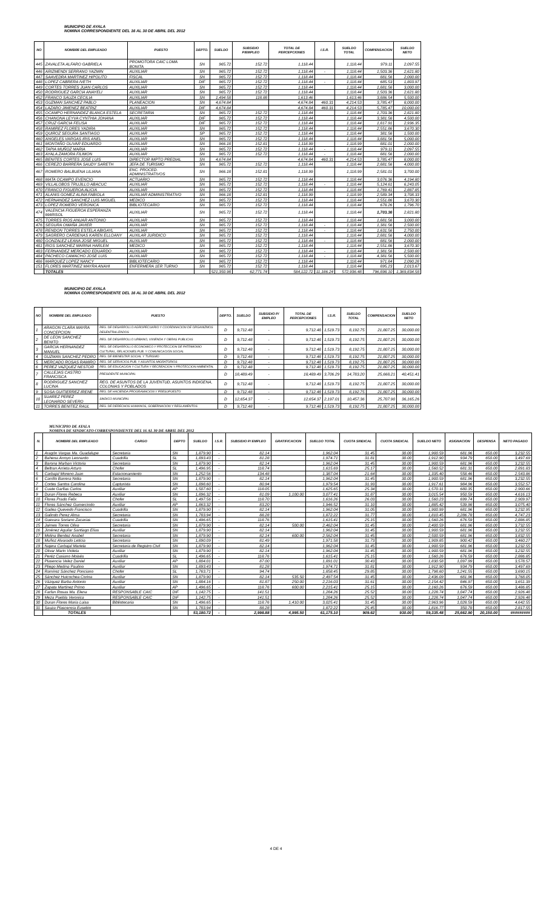MUNICIPIO DE AYALA
NOMINA CORRESPONDIENTE DEL 16 AL 30 DE ABRIL DEL 2012
| NO | NOMBRE DEL EMPLEADO | PUESTO | DEPTO. | SUELDO | SUBSIDIO P/EMPLEO | TOTAL DE PERCEPCIONES | I.S.R. | SUELDO TOTAL | COMPENSACION | SUELDO NETO |
| --- | --- | --- | --- | --- | --- | --- | --- | --- | --- | --- |
| 445 | ZAVALETA ALFARO GABRIELA | PROMOTORA CAIC LOMA BONITA | SN | 965.72 | 152.72 | 1,118.44 | | 1,118.44 | 979.11 | 2,097.55 |
| 446 | ARIZMENDI SERRANO YAZMIN | AUXILIAR | SN | 965.72 | 152.72 | 1,118.44 | - | 1,118.44 | 1,503.36 | 2,621.80 |
| 447 | SAAVEDRA MARTINEZ HIPOLITO | FISCAL | SN | 965.72 | 152.72 | 1,118.44 | | 1,118.44 | 881.56 | 2,000.00 |
| 448 | LOPEZ CABRERA IVETH | AUXILIAR | DIF | 965.72 | 152.72 | 1,118.44 | - | 1,118.44 | 685.53 | 1,803.97 |
| 449 | CORTES TORRES JUAN CARLOS | AUXILIAR | SN | 965.72 | 152.72 | 1,118.44 | | 1,118.44 | 1,881.56 | 3,000.00 |
| 450 | RODRIGUEZ GARCIA ANAYELI | AUXILIAR | SN | 965.72 | 152.72 | 1,118.44 | | 1,118.44 | 1,503.36 | 2,621.80 |
| 452 | FRANCO SAUZA CECILIA | AUXILIAR | SN | 1,494.58 | 118.88 | 1,613.46 | | 1,613.46 | 3,886.54 | 5,500.00 |
| 453 | GUZMAN SANCHEZ PABLO | PLANEACION | SN | 4,674.84 | | 4,674.84 | 460.31 | 4,214.53 | 3,785.47 | 8,000.00 |
| 454 | LAZARO JIMENEZ BEATRIZ | AUXILIAR | DIF | 4,674.84 | | 4,674.84 | 460.31 | 4,214.53 | 5,785.47 | 10,000.00 |
| 455 | OCAMPO HERNANDEZ BLANCA ESTELA | SECRETARIA | SN | 965.72 | 152.72 | 1,118.44 | | 1,118.44 | 1,703.36 | 2,821.80 |
| 456 | CHANONA LEYVA CYNTHIA JOHANA | AUXILIAR | DIF | 965.72 | 152.72 | 1,118.44 | | 1,118.44 | 3,381.56 | 4,500.00 |
| 457 | CRUZ GARCIA FELISA | AUXILIAR | DIF | 965.72 | 152.72 | 1,118.44 | | 1,118.44 | 1,817.91 | 2,936.35 |
| 458 | RAMIREZ FLORES YADIRA | AUXILIAR | SN | 965.72 | 152.72 | 1,118.44 | | 1,118.44 | 2,551.86 | 3,670.30 |
| 459 | QUIROZ SEGURA SANTIAGO | AUXILIAR | SP | 965.72 | 152.72 | 1,118.44 | | 1,118.44 | 381.56 | 1,500.00 |
| 460 | ANGELES VARGAS IRIS ANEL | AUXILIAR | SN | 965.72 | 152.72 | 1,118.44 | | 1,118.44 | 3,881.56 | 5,000.00 |
| 461 | MONTAÑO OLIVAR EDUARDO | AUXILIAR | SN | 966.18 | 152.81 | 1,118.99 | | 1,118.99 | 881.01 | 2,000.00 |
| 462 | TAPIA MUÑOZ MARIA | AUXILIAR | SN | 965.72 | 152.72 | 1,118.44 | - | 1,118.44 | 979.11 | 2,097.55 |
| 463 | AYALA ZAMORA FILIMON | AUXILIAR | SN | 965.72 | 152.72 | 1,118.44 | - | 1,118.44 | 881.56 | 2,000.00 |
| 465 | BENITES CORTES JOSE LUIS | DIRECTOR IMPTO PREDIAL | SN | 4,674.84 | | 4,674.84 | 460.31 | 4,214.53 | 3,785.47 | 8,000.00 |
| 466 | CEREZO BARRERA SAUDY SARETH | JEFA DE TURISMO | SN | 965.72 | 152.72 | 1,118.44 | | 1,118.44 | 2,881.56 | 4,000.00 |
| 467 | ROMERO BALBUENA LILIANA | ENC. PROCED. ADMINISTRATIVOS | SN | 966.18 | 152.81 | 1,118.99 | | 1,118.99 | 2,581.01 | 3,700.00 |
| 468 | MATA OCAMPO EVENCIO | ACTUARIO | SN | 965.72 | 152.72 | 1,118.44 | | 1,118.44 | 3,076.36 | 4,194.80 |
| 469 | VILLALOBOS TRUJILLO ABACUC | AUXILIAR | SN | 965.72 | 152.72 | 1,118.44 | - | 1,118.44 | 5,124.61 | 6,243.05 |
| 470 | FRANCO FIGUEROA ALICIA | AUXILIAR | SN | 965.72 | 152.72 | 1,118.44 | | 1,118.44 | 1,769.41 | 2,887.85 |
| 471 | ALANIS GOMEZ ALINA FABIOLA | AUXILIAR ADMINISTRATIVO | SN | 966.18 | 152.81 | 1,118.99 | | 1,118.99 | 2,589.34 | 3,708.33 |
| 472 | HERNANDEZ SANCHEZ LUIS MIGUEL | MEDICO | SN | 965.72 | 152.72 | 1,118.44 | | 1,118.44 | 2,551.86 | 3,670.30 |
| 473 | LOPEZ ROMERO VERONICA | BIBLIOTECARIO | SN | 965.72 | 152.72 | 1,118.44 | | 1,118.44 | 678.26 | 1,796.70 |
| 474 | VALENCIA FIGUEROA ESPERANZA MARISOL | AUXILIAR | SN | 965.72 | 152.72 | 1,118.44 | | 1,118.44 | 1,703.36 | 2,821.80 |
| 475 | TORRES RIOS ANUAR ANTONIO | AUXILIAR | SN | 965.72 | 152.72 | 1,118.44 | | 1,118.44 | 1,881.56 | 3,000.00 |
| 476 | SEGURA OMAÑA JAVIER | AUXILIAR | SN | 965.72 | 152.72 | 1,118.44 | - | 1,118.44 | 1,381.56 | 2,500.00 |
| 478 | RENDON TORRES ESTELA ABIGAYL | AUXILIAR | SN | 965.72 | 152.72 | 1,118.44 | - | 1,118.44 | 1,631.56 | 2,750.00 |
| 479 | SAGRERO CARDENAS KAREN ELLOANY | AUXILAR JURIDICO | SN | 965.72 | 152.72 | 1,118.44 | | 1,118.44 | 2,881.56 | 4,000.00 |
| 480 | GONZALEZ LEANA JOSE MIGUEL | AUXILIAR | SN | 965.72 | 152.72 | 1,118.44 | - | 1,118.44 | 881.56 | 2,000.00 |
| 481 | RIOS SANCHEZ MARINA HARLEM | MEDICO | SN | 965.72 | 152.72 | 1,118.44 | | 1,118.44 | 2,551.86 | 3,670.30 |
| 483 | FERNANDEZ MERCADO EDUARDO | AUXILIAR | SN | 965.72 | 152.72 | 1,118.44 | - | 1,118.44 | 1,381.56 | 2,500.00 |
| 484 | PACHECO CAMACHO JOSE LUIS | AUXILIAR | SN | 965.72 | 152.72 | 1,118.44 | - | 1,118.44 | 4,381.56 | 5,500.00 |
| 486 | MARQUEZ LOPEZ NANCY | BIBLIOTECARIO | SN | 965.72 | 152.72 | 1,118.44 | | 1,118.44 | 971.84 | 2,090.28 |
| 151 | FLORES MARTINEZ MAYRA ANAHI | ENFERMERA 1ER TURNO | SN | 965.72 | 152.72 | 1,118.44 | | 1,118.44 | 895.23 | 2,013.67 |
| | TOTALES | | | 521,350.98 | 62,771.74 | 584,122.72 | 11,186.24 | 572,936.48 | 796,898.10 | 1,369,834.58 |
MUNICIPIO DE AYALA
NOMINA CORRESPONDIENTE DEL 16 AL 30 DE ABRIL DEL 2012
| NO | NOMBRE DEL EMPLEADO | PUESTO | DEPTO. | SUELDO | SUBSIDIO P/ EMPLEO | TOTAL DE PERCEPCIONES | I.S.R. | SUELDO TOTAL | COMPENSACION | SUELDO NETO |
| --- | --- | --- | --- | --- | --- | --- | --- | --- | --- | --- |
| 1 | ARAGON CLARA MAYRA CONCEPCION | REG. DE DESARROLLO AGROPECUARIO Y COORDINACION DE ORGANIZMOS DESENTRALIZADOS | D | 9,712.48 | - | 9,712.48 | 1,519.73 | 8,192.75 | 21,807.25 | 30,000.00 |
| 2 | DE LEON SANCHEZ BENITO | REG. DE DESARROLLO URBANO, VIVIENDA Y OBRAS PUBLICAS | D | 9,712.48 | - | 9,712.48 | 1,519.73 | 8,192.75 | 21,807.25 | 30,000.00 |
| 3 | GARCIA HERNANDEZ MANUEL | REG. DE DESARROLLO ECONOMICO Y PROTECCION DE PATRIMONIO CULTURAL, RELACIONES PUB. Y COMUNICACIÓN SOCIAL | D | 9,712.48 | - | 9,712.48 | 1,519.73 | 8,192.75 | 21,807.25 | 30,000.00 |
| 4 | GUZMAN SANCHEZ PEDRO | REG. DE BIENESTAR SOCIAL Y TURISMO | D | 9,712.48 | - | 9,712.48 | 1,519.73 | 8,192.75 | 21,807.25 | 30,000.00 |
| 5 | MERCADO ROSAS RAMIRO | REG. DE SERVICIOS PUB. Y ASUNTOS MIGRATORIOS | D | 9,712.48 | - | 9,712.48 | 1,519.73 | 8,192.75 | 21,807.25 | 30,000.00 |
| 6 | PEREZ VAZQUEZ NESTOR | REG. DE EDUCACION Y CULTURA Y RECREACION Y PROTECCION AMBIENTAL | D | 9,712.48 | - | 9,712.48 | 1,519.73 | 8,192.75 | 21,807.25 | 30,000.00 |
| 7 | CALLEJAS CASTRO FRANCISCA | PRESIDENTE MUNICIPAL | D | 18,489.49 | - | 18,489.49 | 3,706.29 | 14,783.20 | 25,668.21 | 40,451.41 |
| 8 | RODRIGUEZ SANCHEZ LUCINA | REG. DE ASUNTOS DE LA JUVENTUD, ASUNTOS INDIGENA, COLONIAS Y POBLADOS | D | 9,712.48 | - | 9,712.48 | 1,519.73 | 8,192.75 | 21,807.25 | 30,000.00 |
| 9 | SOSA GUITIERREZ IRENE | REG. DE HACIENDA PROGRAMACION Y PRESUPUESTO | D | 9,712.48 | - | 9,712.48 | 1,519.73 | 8,192.75 | 21,807.25 | 30,000.00 |
| 10 | SUAREZ PEREZ LEONARDO SEVERO | SINDICO MUNICIPAL | D | 12,654.37 | - | 12,654.37 | 2,197.01 | 10,457.36 | 25,707.90 | 36,165.26 |
| 11 | TORRES BENITEZ RAUL | REG. DE DERECHOS HUMANOS, GOBERNACION Y REGLAMENTOS | D | 9,712.48 | - | 9,712.48 | 1,519.73 | 8,192.75 | 21,807.25 | 30,000.00 |
MUNICIPIO DE AYALA
NOMINA DE SINDICATO CORRESPONDIENTE DEL 16 AL 30 DE ABRIL DEL 2012
| N. | NOMBRE DEL EMPLEADO | CARGO | DEPTO | SUELDO | I.S.R. | SUBSIDIO P/ EMPLEO | GRATIFICACION | SUELDO TOTAL | CUOTA SINDICAL | CUOTA SINDICAL | SUELDO NETO | ASIGNACION | DESPENSA | NETO PAGADO |
| --- | --- | --- | --- | --- | --- | --- | --- | --- | --- | --- | --- | --- | --- | --- |
| 1 | Aragón Vargas Ma. Guadalupe | Secretaria | SN | 1,879.90 | - | 82.14 | | 1,962.04 | 31.45 | 30.00 | 1,900.59 | 681.96 | 650.00 | 3,232.55 |
| 2 | Bahena Arroyo Leonardo | Cuadrilla | SL | 1,893.43 | - | 81.28 | | 1,974.71 | 31.81 | 30.00 | 1,912.90 | 934.79 | 650.00 | 3,497.69 |
| 3 | Barona Marban Victoria | Secretaria | SN | 1,879.90 | - | 82.14 | | 1,962.04 | 31.45 | 30.00 | 1,900.59 | 681.96 | 650.00 | 3,232.55 |
| 4 | Beltran Arrieta Arturo | Chofer | SL | 1,496.95 | - | 118.74 | | 1,615.69 | 25.17 | 30.00 | 1,560.52 | 681.31 | 650.00 | 2,891.83 |
| 5 | Carbajal Moreno Juan | Estacionamiento | SN | 1,252.56 | - | 134.48 | | 1,387.04 | 21.64 | 30.00 | 1,335.40 | 558.46 | 650.00 | 2,543.86 |
| 6 | Carrillo Barrera Nidia | Secretaria | SN | 1,879.90 | - | 82.14 | | 1,962.04 | 31.45 | 30.00 | 1,900.59 | 681.96 | 650.00 | 3,232.55 |
| 7 | Cortes Santos Carolina | Capturista | SN | 1,898.60 | - | 80.94 | | 1,979.54 | 31.93 | 30.00 | 1,917.61 | 984.96 | 650.00 | 3,552.57 |
| 8 | Cuate Garfias Carlos | Auxiliar | AP | 1,507.60 | - | 118.05 | | 1,625.65 | 25.34 | 30.00 | 1,570.31 | 680.35 | 650.00 | 2,900.66 |
| 9 | Duran Flores Rebeca | Auxiliar | SN | 1,896.32 | - | 81.09 | 1,100.00 | 3,077.41 | 31.87 | 30.00 | 3,015.54 | 950.59 | 650.00 | 4,616.13 |
| 10 | Flores Prado Felix | Chofer | SL | 1,497.56 | - | 118.70 | | 1,616.26 | 26.03 | 30.00 | 1,560.23 | 699.74 | 650.00 | 2,909.97 |
| 11 | Flores Sánchez Gumercindo | Auxiliar | AP | 1,863.32 | - | 83.20 | | 1,946.52 | 31.10 | 30.00 | 1,885.42 | 539.98 | 650.00 | 3,075.40 |
| 12 | Gadea Quevedo Francisco | Cuadrilla | SN | 1,879.90 | - | 82.14 | | 1,962.04 | 31.05 | 30.00 | 1,900.99 | 681.96 | 650.00 | 3,232.95 |
| 13 | Galindo Perez Alma | Secretaria | SN | 1,783.94 | - | 88.28 | | 1,872.22 | 31.77 | 30.00 | 1,810.45 | 2,286.78 | 650.00 | 4,747.23 |
| 14 | Guevara Soriano Zacarias | Cuadrilla | SN | 1,496.65 | - | 118.76 | | 1,615.41 | 25.15 | 30.00 | 1,560.26 | 676.59 | 650.00 | 2,886.85 |
| 15 | Jaimes Torres Oliva | Secretaria | SN | 1,879.90 | - | 82.14 | 500.00 | 2,462.04 | 31.45 | 30.00 | 2,400.59 | 681.96 | 650.00 | 3,732.55 |
| 16 | Jiménez Aguilar Santiago Elías | Auxiliar | SN | 1,879.90 | - | 82.14 | | 1,962.04 | 31.45 | 30.00 | 1,900.59 | 681.96 | 650.00 | 3,232.55 |
| 17 | Molina Benitez Anabel | Secretaria | SN | 1,879.90 | - | 82.14 | 600.00 | 2,562.04 | 31.45 | 30.00 | 2,500.59 | 681.96 | 650.00 | 3,832.55 |
| 18 | Muñoz Alvarado Leticia | Secretaria | SN | 1,890.09 | - | 81.49 | | 1,971.58 | 31.73 | 30.00 | 1,909.85 | 900.42 | 650.00 | 3,460.27 |
| 19 | Najera Carbajal Mariela | Secretaria de Registro Civil | SN | 1,879.90 | - | 82.14 | | 1,962.04 | 31.45 | 30.00 | 1,900.59 | 681.96 | 650.00 | 3,232.55 |
| 20 | Olivar Marin Violeta | Auxiliar | SN | 1,879.90 | - | 82.14 | | 1,962.04 | 31.45 | 30.00 | 1,900.59 | 681.96 | 650.00 | 3,232.55 |
| 21 | Peréz Casiano Moisés | Cuadrilla | SL | 1,496.65 | - | 118.76 | | 1,615.41 | 25.15 | 30.00 | 1,560.26 | 676.59 | 650.00 | 2,886.85 |
| 22 | Plasencia Velez Daniel | Auxiliar | AP | 1,804.01 | - | 87.00 | | 1,891.01 | 30.43 | 30.00 | 1,830.58 | 1,097.99 | 650.00 | 3,578.57 |
| 23 | Pliego Medina Paulino | Auxiliar | SN | 1,893.43 | - | 81.28 | | 1,974.71 | 31.81 | 30.00 | 1,912.90 | 934.79 | 650.00 | 3,497.69 |
| 24 | Ramírez Sánchez Ponciano | Chofer | SL | 1,763.71 | - | 94.74 | | 1,858.45 | 29.85 | 30.00 | 1,798.60 | 1,241.55 | 650.00 | 3,690.15 |
| 25 | Sánchez Huicochea Corina | Auxiliar | SN | 1,879.90 | - | 82.14 | 535.50 | 2,497.54 | 31.45 | 30.00 | 2,436.09 | 681.96 | 650.00 | 3,768.05 |
| 26 | Vázquez Barba Antonio | Auxiliar | SN | 1,884.16 | - | 81.87 | 250.00 | 2,216.03 | 31.61 | 30.00 | 2,154.42 | 846.97 | 650.00 | 3,651.39 |
| 27 | Zapata Martínez Primo | Auxiliar | AP | 1,496.65 | - | 118.76 | 600.00 | 2,215.41 | 25.15 | 30.00 | 2,160.26 | 676.59 | 650.00 | 3,486.85 |
| 28 | Farfan Rosas Ma. Elena | RESPONSABLE CAIC | DIF | 1,142.75 | - | 141.51 | | 1,284.26 | 25.52 | 30.00 | 1,228.74 | 1,047.74 | 650.00 | 2,926.48 |
| 29 | Meza Puebla Veronica | RESPONSABLE CAIC | DIF | 1,142.75 | - | 141.51 | | 1,284.26 | 25.52 | 30.00 | 1,228.74 | 1,047.74 | 650.00 | 2,926.48 |
| 30 | Duran Flores Maria Luisa | Bibliotecaria | SN | 1,496.65 | - | 118.76 | 1,410.00 | 3,025.41 | 31.45 | 30.00 | 2,963.96 | 1,028.59 | 650.00 | 4,642.55 |
| 31 | Sauza Plascencia Eusebio | | SN | 1,783.94 | - | 88.28 | | 1,872.22 | 25.45 | 30.00 | 1,816.77 | 350.78 | 650.00 | 2,817.55 |
| | TOTALES | | | 53,180.72 | - | 2,998.88 | 4,995.50 | 61,175.10 | 909.62 | 930.00 | 59,335.48 | 25,662.90 | 20,150.00 | ######### |
4 DE 4